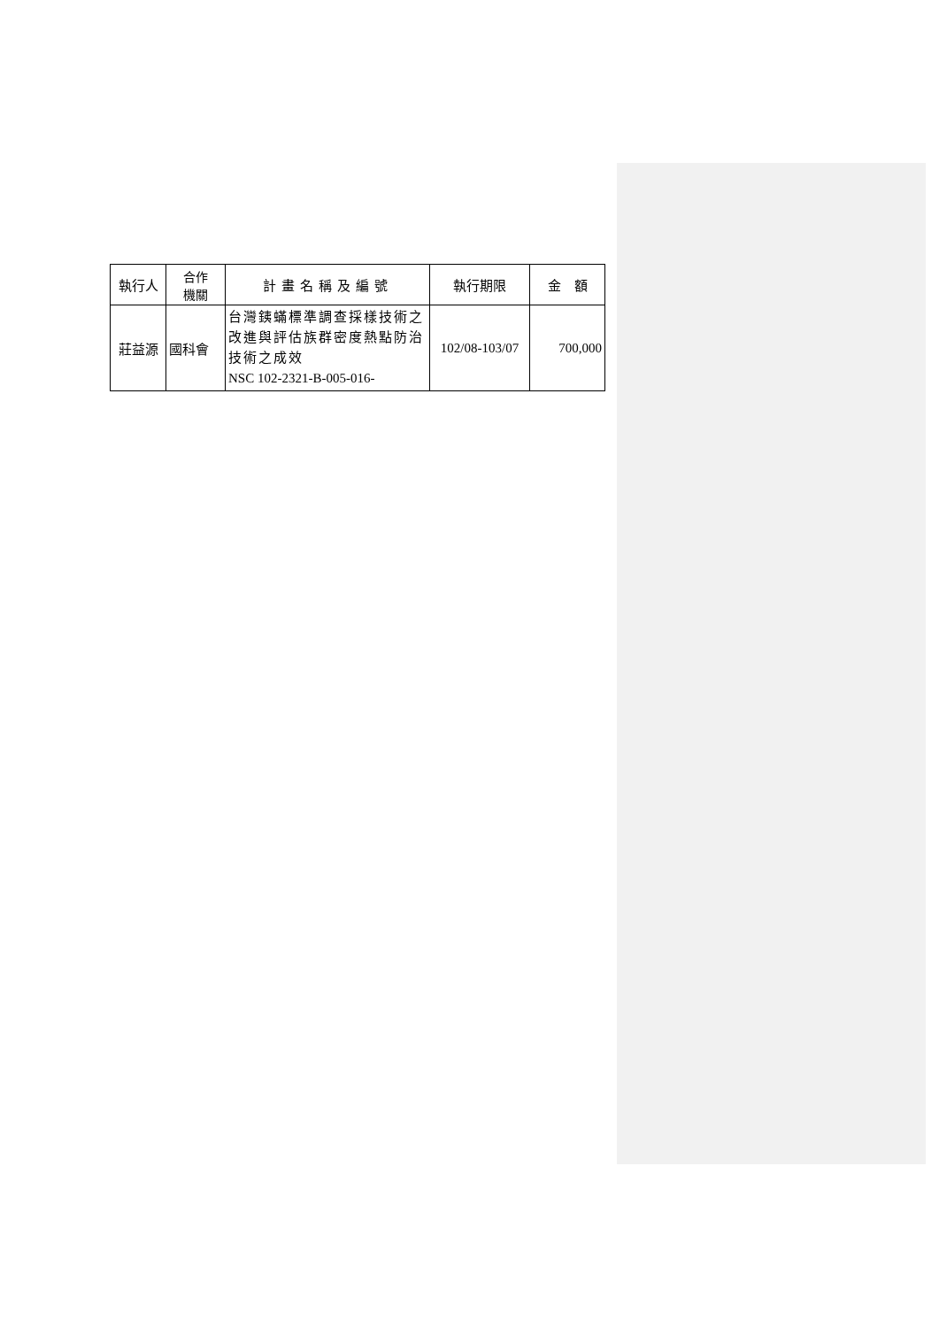| 執行人 | 合作 機關 | 計畫名稱及編號 | 執行期限 | 金 額 |
| 莊益源 | 國科會 | 台灣銕蟎標準調查採樣技術之改進與評估族群密度熱點防治技術之成效 NSC 102-2321-B-005-016- | 102/08-103/07 | 700,000 |